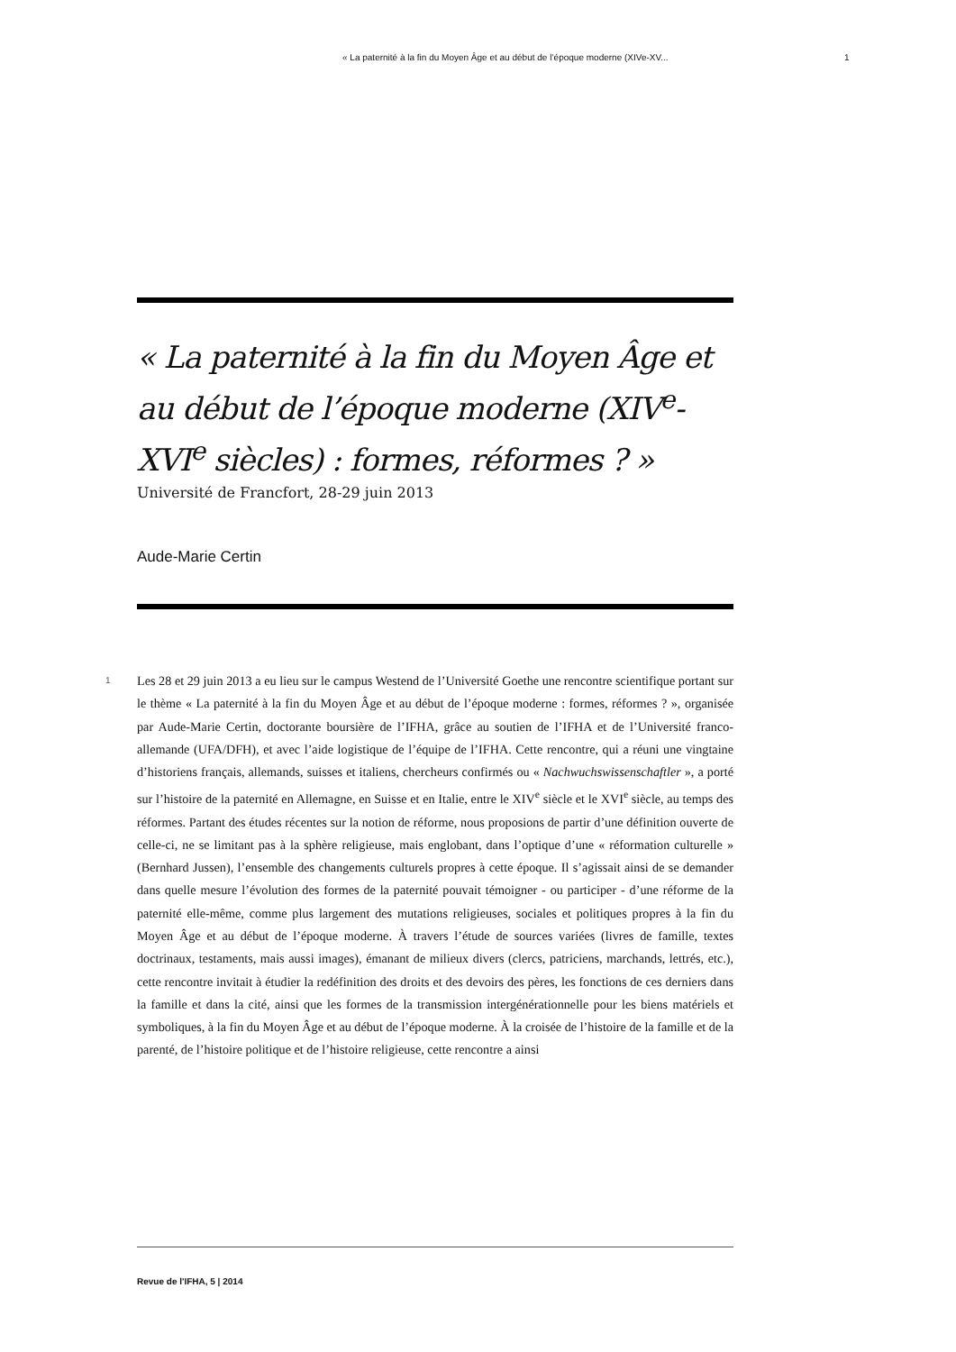« La paternité à la fin du Moyen Âge et au début de l’époque moderne (XIVe-XV... 1
« La paternité à la fin du Moyen Âge et au début de l’époque moderne (XIV<sup>e</sup>-XVI<sup>e</sup> siècles) : formes, réformes ? »
Université de Francfort, 28-29 juin 2013
Aude-Marie Certin
1
Les 28 et 29 juin 2013 a eu lieu sur le campus Westend de l’Université Goethe une rencontre scientifique portant sur le thème « La paternité à la fin du Moyen Âge et au début de l’époque moderne : formes, réformes ? », organisée par Aude-Marie Certin, doctorante boursière de l’IFHA, grâce au soutien de l’IFHA et de l’Université franco-allemande (UFA/DFH), et avec l’aide logistique de l’équipe de l’IFHA. Cette rencontre, qui a réuni une vingtaine d’historiens français, allemands, suisses et italiens, chercheurs confirmés ou « Nachwuchswissenschaftler », a porté sur l’histoire de la paternité en Allemagne, en Suisse et en Italie, entre le XIV<sup>e</sup> siècle et le XVI<sup>e</sup> siècle, au temps des réformes. Partant des études récentes sur la notion de réforme, nous proposions de partir d’une définition ouverte de celle-ci, ne se limitant pas à la sphère religieuse, mais englobant, dans l’optique d’une « réformation culturelle » (Bernhard Jussen), l’ensemble des changements culturels propres à cette époque. Il s’agissait ainsi de se demander dans quelle mesure l’évolution des formes de la paternité pouvait témoigner - ou participer - d’une réforme de la paternité elle-même, comme plus largement des mutations religieuses, sociales et politiques propres à la fin du Moyen Âge et au début de l’époque moderne. À travers l’étude de sources variées (livres de famille, textes doctrinaux, testaments, mais aussi images), émanant de milieux divers (clercs, patriciens, marchands, lettrés, etc.), cette rencontre invitait à étudier la redéfinition des droits et des devoirs des pères, les fonctions de ces derniers dans la famille et dans la cité, ainsi que les formes de la transmission intergénérationnelle pour les biens matériels et symboliques, à la fin du Moyen Âge et au début de l’époque moderne. À la croisée de l’histoire de la famille et de la parenté, de l’histoire politique et de l’histoire religieuse, cette rencontre a ainsi
Revue de l'IFHA, 5 | 2014